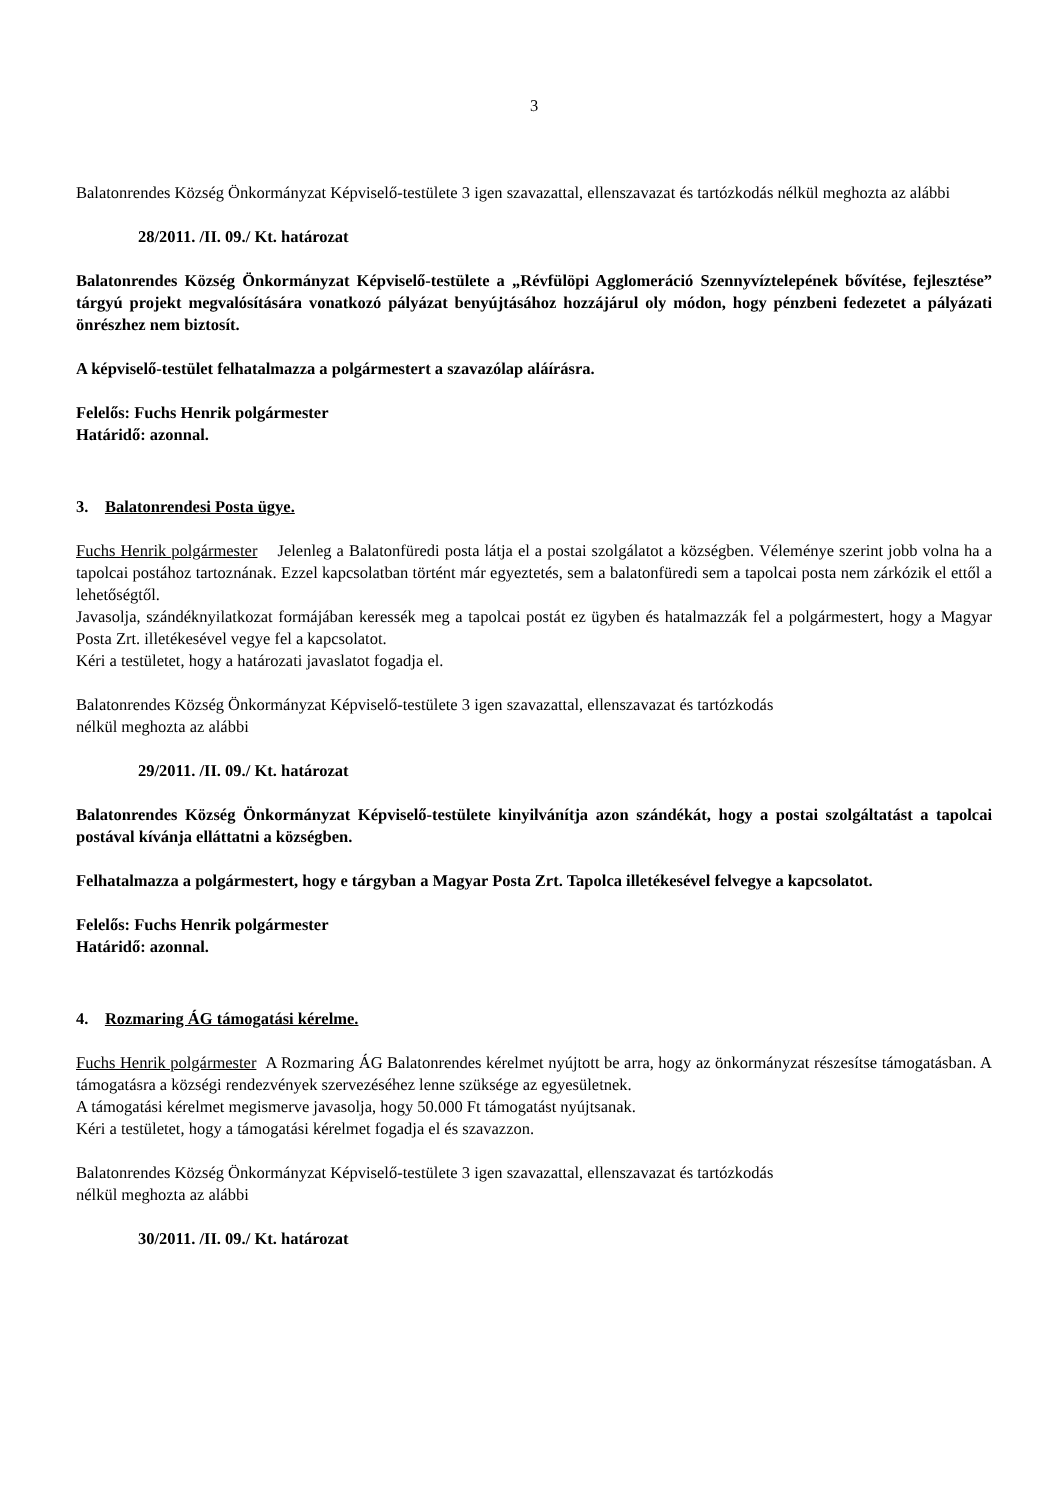3
Balatonrendes Község Önkormányzat Képviselő-testülete 3 igen szavazattal, ellenszavazat és tartózkodás nélkül meghozta az alábbi
28/2011. /II. 09./ Kt. határozat
Balatonrendes Község Önkormányzat Képviselő-testülete a „Révfülöpi Agglomeráció Szennyvíztelepének bővítése, fejlesztése” tárgyú projekt megvalósítására vonatkozó pályázat benyújtásához hozzájárul oly módon, hogy pénzbeni fedezetet a pályázati önrészhez nem biztosít.
A képviselő-testület felhatalmazza a polgármestert a szavazólap aláírásra.
Felelős: Fuchs Henrik polgármester
Határidő: azonnal.
3. Balatonrendesi Posta ügye.
Fuchs Henrik polgármester Jelenleg a Balatonfüredi posta látja el a postai szolgálatot a községben. Véleménye szerint jobb volna ha a tapolcai postához tartoznának. Ezzel kapcsolatban történt már egyeztetés, sem a balatonfüredi sem a tapolcai posta nem zárkózik el ettől a lehetőségtől.
Javasolja, szándéknyilatkozat formájában keressék meg a tapolcai postát ez ügyben és hatalmazzák fel a polgármestert, hogy a Magyar Posta Zrt. illetékesével vegye fel a kapcsolatot.
Kéri a testületet, hogy a határozati javaslatot fogadja el.
Balatonrendes Község Önkormányzat Képviselő-testülete 3 igen szavazattal, ellenszavazat és tartózkodás
nélkül meghozta az alábbi
29/2011. /II. 09./ Kt. határozat
Balatonrendes Község Önkormányzat Képviselő-testülete kinyilvánítja azon szándékát, hogy a postai szolgáltatást a tapolcai postával kívánja elláttatni a községben.
Felhatalmazza a polgármestert, hogy e tárgyban a Magyar Posta Zrt. Tapolca illetékesével felvegye a kapcsolatot.
Felelős: Fuchs Henrik polgármester
Határidő: azonnal.
4. Rozmaring ÁG támogatási kérelme.
Fuchs Henrik polgármester A Rozmaring ÁG Balatonrendes kérelmet nyújtott be arra, hogy az önkormányzat részesítse támogatásban. A támogatásra a községi rendezvények szervezéséhez lenne szüksége az egyesületnek.
A támogatási kérelmet megismerve javasolja, hogy 50.000 Ft támogatást nyújtsanak.
Kéri a testületet, hogy a támogatási kérelmet fogadja el és szavazzon.
Balatonrendes Község Önkormányzat Képviselő-testülete 3 igen szavazattal, ellenszavazat és tartózkodás
nélkül meghozta az alábbi
30/2011. /II. 09./ Kt. határozat